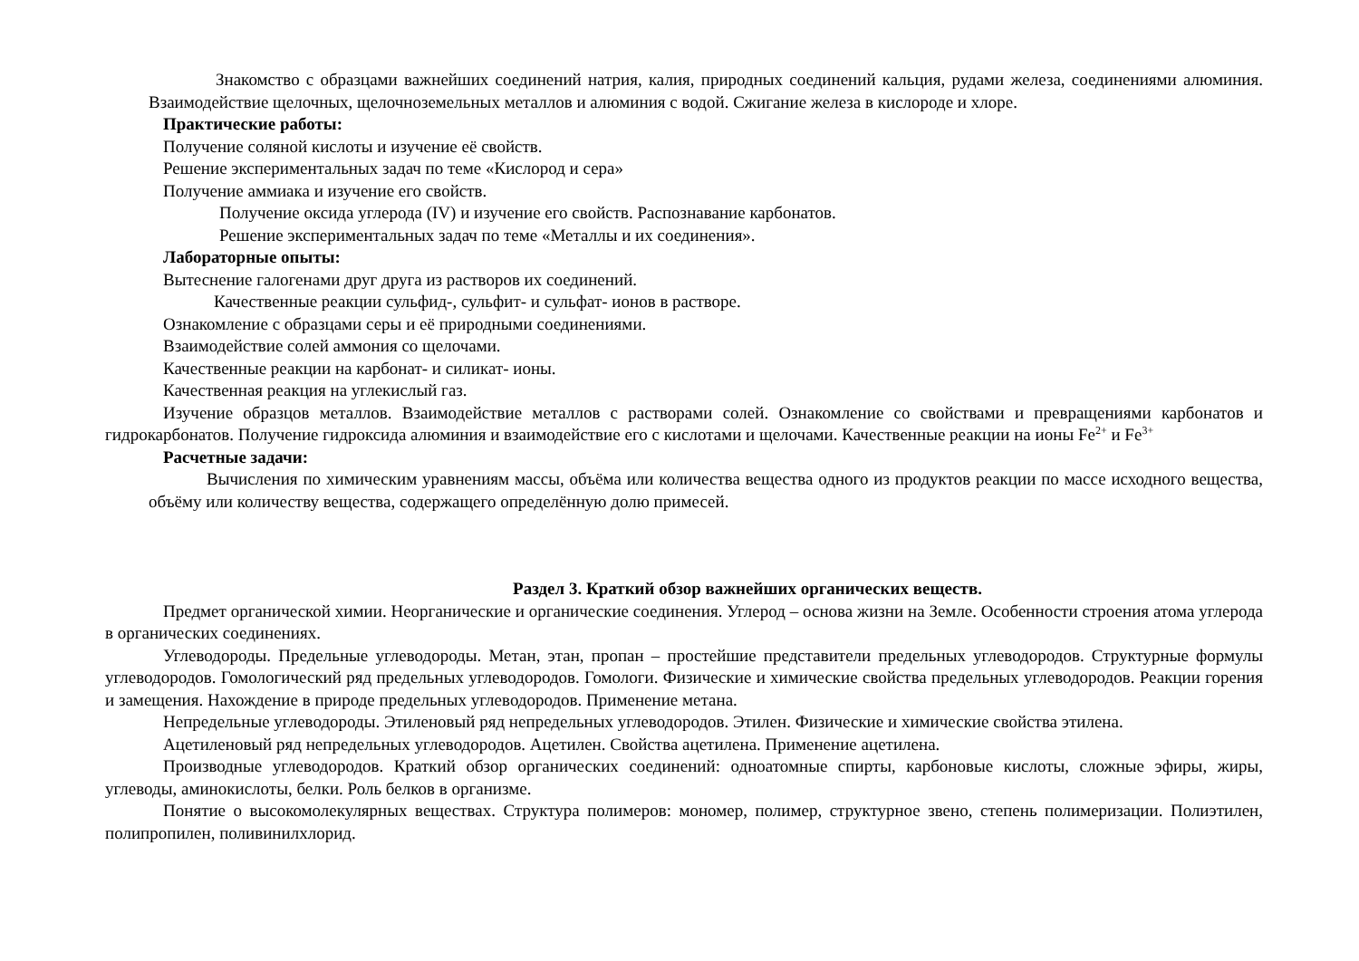Знакомство с образцами важнейших соединений натрия, калия, природных соединений кальция, рудами железа, соединениями алюминия. Взаимодействие щелочных, щелочноземельных металлов и алюминия с водой. Сжигание железа в кислороде и хлоре.
Практические работы:
Получение соляной кислоты и изучение её свойств.
Решение экспериментальных задач по теме «Кислород и сера»
Получение аммиака и изучение его свойств.
Получение оксида углерода (IV) и изучение его свойств. Распознавание карбонатов.
Решение экспериментальных задач по теме «Металлы и их соединения».
Лабораторные опыты:
Вытеснение галогенами друг друга из растворов их соединений.
Качественные реакции сульфид-, сульфит- и сульфат- ионов в растворе.
Ознакомление с образцами серы и её природными соединениями.
Взаимодействие солей аммония со щелочами.
Качественные реакции на карбонат- и силикат- ионы.
Качественная реакция на углекислый газ.
Изучение образцов металлов. Взаимодействие металлов с растворами солей. Ознакомление со свойствами и превращениями карбонатов и гидрокарбонатов. Получение гидроксида алюминия и взаимодействие его с кислотами и щелочами. Качественные реакции на ионы Fe<sup>2+</sup> и Fe<sup>3+</sup>
Расчетные задачи:
Вычисления по химическим уравнениям массы, объёма или количества вещества одного из продуктов реакции по массе исходного вещества, объёму или количеству вещества, содержащего определённую долю примесей.
Раздел 3. Краткий обзор важнейших органических веществ.
Предмет органической химии. Неорганические и органические соединения. Углерод – основа жизни на Земле. Особенности строения атома углерода в органических соединениях.
Углеводороды. Предельные углеводороды. Метан, этан, пропан – простейшие представители предельных углеводородов. Структурные формулы углеводородов. Гомологический ряд предельных углеводородов. Гомологи. Физические и химические свойства предельных углеводородов. Реакции горения и замещения. Нахождение в природе предельных углеводородов. Применение метана.
Непредельные углеводороды. Этиленовый ряд непредельных углеводородов. Этилен. Физические и химические свойства этилена.
Ацетиленовый ряд непредельных углеводородов. Ацетилен. Свойства ацетилена. Применение ацетилена.
Производные углеводородов. Краткий обзор органических соединений: одноатомные спирты, карбоновые кислоты, сложные эфиры, жиры, углеводы, аминокислоты, белки. Роль белков в организме.
Понятие о высокомолекулярных веществах. Структура полимеров: мономер, полимер, структурное звено, степень полимеризации. Полиэтилен, полипропилен, поливинилхлорид.